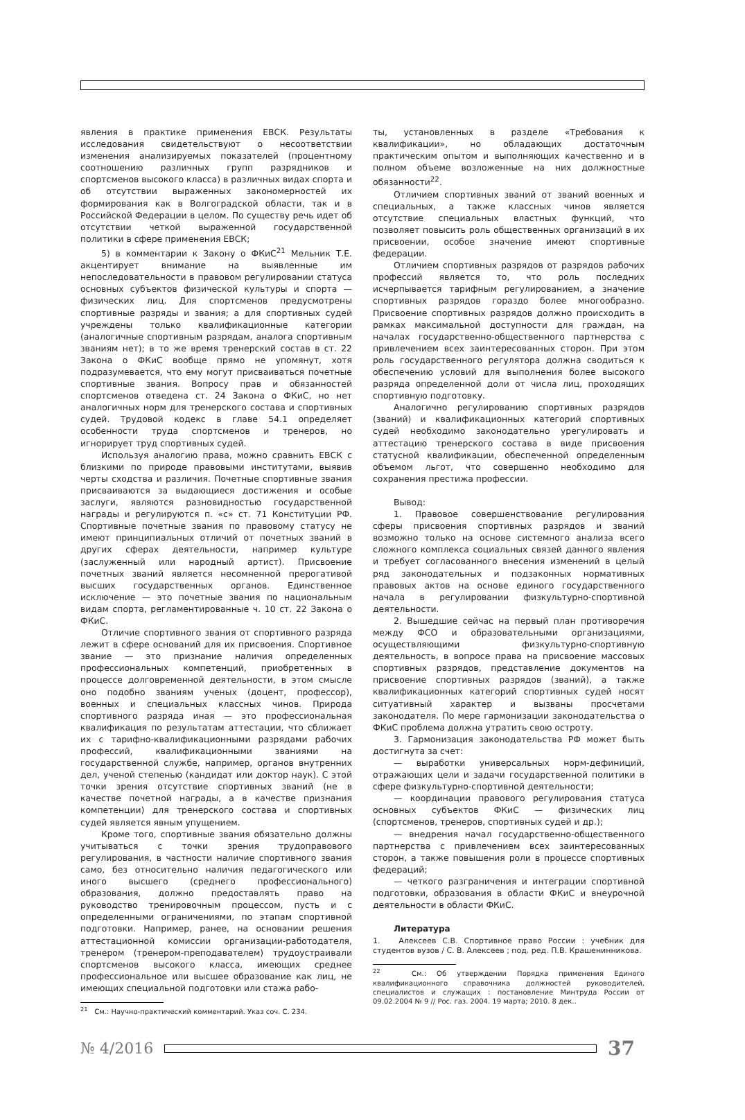явления в практике применения ЕВСК. Результаты исследования свидетельствуют о несоответствии изменения анализируемых показателей (процентному соотношению различных групп разрядников и спортсменов высокого класса) в различных видах спорта и об отсутствии выраженных закономерностей их формирования как в Волгоградской области, так и в Российской Федерации в целом. По существу речь идет об отсутствии четкой выраженной государственной политики в сфере применения ЕВСК;
5) в комментарии к Закону о ФКиС<sup>21</sup> Мельник Т.Е. акцентирует внимание на выявленные им непоследовательности в правовом регулировании статуса основных субъектов физической культуры и спорта — физических лиц. Для спортсменов предусмотрены спортивные разряды и звания; а для спортивных судей учреждены только квалификационные категории (аналогичные спортивным разрядам, аналога спортивным званиям нет); в то же время тренерский состав в ст. 22 Закона о ФКиС вообще прямо не упомянут, хотя подразумевается, что ему могут присваиваться почетные спортивные звания. Вопросу прав и обязанностей спортсменов отведена ст. 24 Закона о ФКиС, но нет аналогичных норм для тренерского состава и спортивных судей. Трудовой кодекс в главе 54.1 определяет особенности труда спортсменов и тренеров, но игнорирует труд спортивных судей.
Используя аналогию права, можно сравнить ЕВСК с близкими по природе правовыми институтами, выявив черты сходства и различия. Почетные спортивные звания присваиваются за выдающиеся достижения и особые заслуги, являются разновидностью государственной награды и регулируются п. «с» ст. 71 Конституции РФ. Спортивные почетные звания по правовому статусу не имеют принципиальных отличий от почетных званий в других сферах деятельности, например культуре (заслуженный или народный артист). Присвоение почетных званий является несомненной прерогативой высших государственных органов. Единственное исключение — это почетные звания по национальным видам спорта, регламентированные ч. 10 ст. 22 Закона о ФКиС.
Отличие спортивного звания от спортивного разряда лежит в сфере оснований для их присвоения. Спортивное звание — это признание наличия определенных профессиональных компетенций, приобретенных в процессе долговременной деятельности, в этом смысле оно подобно званиям ученых (доцент, профессор), военных и специальных классных чинов. Природа спортивного разряда иная — это профессиональная квалификация по результатам аттестации, что сближает их с тарифно-квалификационными разрядами рабочих профессий, квалификационными званиями на государственной службе, например, органов внутренних дел, ученой степенью (кандидат или доктор наук). С этой точки зрения отсутствие спортивных званий (не в качестве почетной награды, а в качестве признания компетенции) для тренерского состава и спортивных судей является явным упущением.
Кроме того, спортивные звания обязательно должны учитываться с точки зрения трудоправового регулирования, в частности наличие спортивного звания само, без относительно наличия педагогического или иного высшего (среднего профессионального) образования, должно предоставлять право на руководство тренировочным процессом, пусть и с определенными ограничениями, по этапам спортивной подготовки. Например, ранее, на основании решения аттестационной комиссии организации-работодателя, тренером (тренером-преподавателем) трудоустраивали спортсменов высокого класса, имеющих среднее профессиональное или высшее образование как лиц, не имеющих специальной подготовки или стажа рабо-
<sup>21</sup> См.: Научно-практический комментарий. Указ соч. С. 234.
ты, установленных в разделе «Требования к квалификации», но обладающих достаточным практическим опытом и выполняющих качественно и в полном объеме возложенные на них должностные обязанности<sup>22</sup>.
Отличием спортивных званий от званий военных и специальных, а также классных чинов является отсутствие специальных властных функций, что позволяет повысить роль общественных организаций в их присвоении, особое значение имеют спортивные федерации.
Отличием спортивных разрядов от разрядов рабочих профессий является то, что роль последних исчерпывается тарифным регулированием, а значение спортивных разрядов гораздо более многообразно. Присвоение спортивных разрядов должно происходить в рамках максимальной доступности для граждан, на началах государственно-общественного партнерства с привлечением всех заинтересованных сторон. При этом роль государственного регулятора должна сводиться к обеспечению условий для выполнения более высокого разряда определенной доли от числа лиц, проходящих спортивную подготовку.
Аналогично регулированию спортивных разрядов (званий) и квалификационных категорий спортивных судей необходимо законодательно урегулировать и аттестацию тренерского состава в виде присвоения статусной квалификации, обеспеченной определенным объемом льгот, что совершенно необходимо для сохранения престижа профессии.
Вывод:
1. Правовое совершенствование регулирования сферы присвоения спортивных разрядов и званий возможно только на основе системного анализа всего сложного комплекса социальных связей данного явления и требует согласованного внесения изменений в целый ряд законодательных и подзаконных нормативных правовых актов на основе единого государственного начала в регулировании физкультурно-спортивной деятельности.
2. Вышедшие сейчас на первый план противоречия между ФСО и образовательными организациями, осуществляющими физкультурно-спортивную деятельность, в вопросе права на присвоение массовых спортивных разрядов, представление документов на присвоение спортивных разрядов (званий), а также квалификационных категорий спортивных судей носят ситуативный характер и вызваны просчетами законодателя. По мере гармонизации законодательства о ФКиС проблема должна утратить свою остроту.
3. Гармонизация законодательства РФ может быть достигнута за счет:
— выработки универсальных норм-дефиниций, отражающих цели и задачи государственной политики в сфере физкультурно-спортивной деятельности;
— координации правового регулирования статуса основных субъектов ФКиС — физических лиц (спортсменов, тренеров, спортивных судей и др.);
— внедрения начал государственно-общественного партнерства с привлечением всех заинтересованных сторон, а также повышения роли в процессе спортивных федераций;
— четкого разграничения и интеграции спортивной подготовки, образования в области ФКиС и внеурочной деятельности в области ФКиС.
Литература
1. Алексеев С.В. Спортивное право России : учебник для студентов вузов / С. В. Алексеев ; под. ред. П.В. Крашенинникова.
<sup>22</sup> См.: Об утверждении Порядка применения Единого квалификационного справочника должностей руководителей, специалистов и служащих : постановление Минтруда России от 09.02.2004 № 9 // Рос. газ. 2004. 19 марта; 2010. 8 дек..
№ 4/2016
37